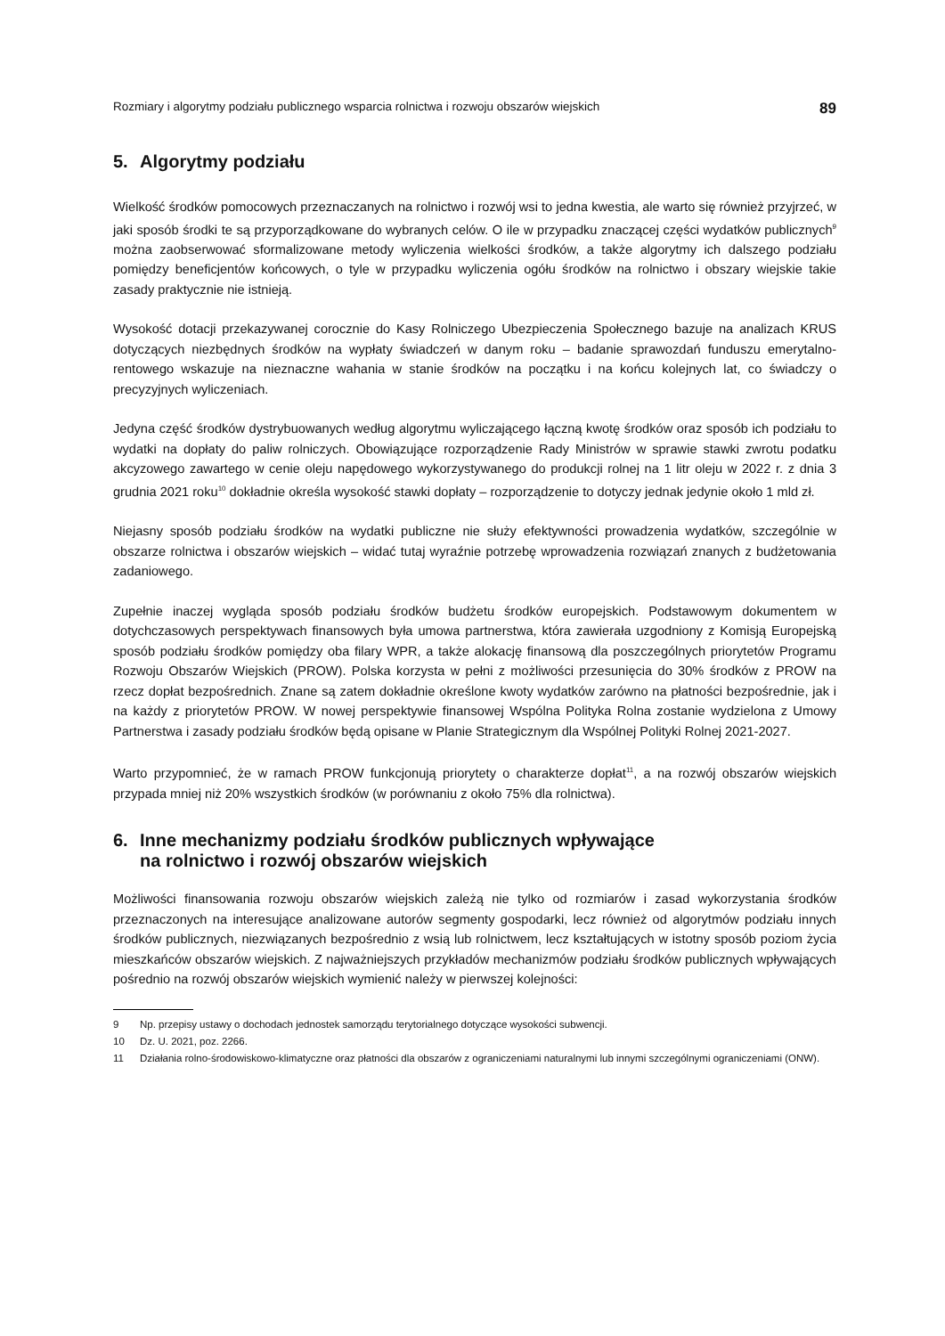Rozmiary i algorytmy podziału publicznego wsparcia rolnictwa i rozwoju obszarów wiejskich 89
5. Algorytmy podziału
Wielkość środków pomocowych przeznaczanych na rolnictwo i rozwój wsi to jedna kwestia, ale warto się również przyjrzeć, w jaki sposób środki te są przyporządkowane do wybranych celów. O ile w przypadku znaczącej części wydatków publicznych<sup>9</sup> można zaobserwować sformalizowane metody wyliczenia wielkości środków, a także algorytmy ich dalszego podziału pomiędzy beneficjentów końcowych, o tyle w przypadku wyliczenia ogółu środków na rolnictwo i obszary wiejskie takie zasady praktycznie nie istnieją.
Wysokość dotacji przekazywanej corocznie do Kasy Rolniczego Ubezpieczenia Społecznego bazuje na analizach KRUS dotyczących niezbędnych środków na wypłaty świadczeń w danym roku – badanie sprawozdań funduszu emerytalno-rentowego wskazuje na nieznaczne wahania w stanie środków na początku i na końcu kolejnych lat, co świadczy o precyzyjnych wyliczeniach.
Jedyna część środków dystrybuowanych według algorytmu wyliczającego łączną kwotę środków oraz sposób ich podziału to wydatki na dopłaty do paliw rolniczych. Obowiązujące rozporządzenie Rady Ministrów w sprawie stawki zwrotu podatku akcyzowego zawartego w cenie oleju napędowego wykorzystywanego do produkcji rolnej na 1 litr oleju w 2022 r. z dnia 3 grudnia 2021 roku<sup>10</sup> dokładnie określa wysokość stawki dopłaty – rozporządzenie to dotyczy jednak jedynie około 1 mld zł.
Niejasny sposób podziału środków na wydatki publiczne nie służy efektywności prowadzenia wydatków, szczególnie w obszarze rolnictwa i obszarów wiejskich – widać tutaj wyraźnie potrzebę wprowadzenia rozwiązań znanych z budżetowania zadaniowego.
Zupełnie inaczej wygląda sposób podziału środków budżetu środków europejskich. Podstawowym dokumentem w dotychczasowych perspektywach finansowych była umowa partnerstwa, która zawierała uzgodniony z Komisją Europejską sposób podziału środków pomiędzy oba filary WPR, a także alokację finansową dla poszczególnych priorytetów Programu Rozwoju Obszarów Wiejskich (PROW). Polska korzysta w pełni z możliwości przesunięcia do 30% środków z PROW na rzecz dopłat bezpośrednich. Znane są zatem dokładnie określone kwoty wydatków zarówno na płatności bezpośrednie, jak i na każdy z priorytetów PROW. W nowej perspektywie finansowej Wspólna Polityka Rolna zostanie wydzielona z Umowy Partnerstwa i zasady podziału środków będą opisane w Planie Strategicznym dla Wspólnej Polityki Rolnej 2021-2027.
Warto przypomnieć, że w ramach PROW funkcjonują priorytety o charakterze dopłat<sup>11</sup>, a na rozwój obszarów wiejskich przypada mniej niż 20% wszystkich środków (w porównaniu z około 75% dla rolnictwa).
6. Inne mechanizmy podziału środków publicznych wpływające
na rolnictwo i rozwój obszarów wiejskich
Możliwości finansowania rozwoju obszarów wiejskich zależą nie tylko od rozmiarów i zasad wykorzystania środków przeznaczonych na interesujące analizowane autorów segmenty gospodarki, lecz również od algorytmów podziału innych środków publicznych, niezwiązanych bezpośrednio z wsią lub rolnictwem, lecz kształtujących w istotny sposób poziom życia mieszkańców obszarów wiejskich. Z najważniejszych przykładów mechanizmów podziału środków publicznych wpływających pośrednio na rozwój obszarów wiejskich wymienić należy w pierwszej kolejności:
9 Np. przepisy ustawy o dochodach jednostek samorządu terytorialnego dotyczące wysokości subwencji.
10 Dz. U. 2021, poz. 2266.
11 Działania rolno-środowiskowo-klimatyczne oraz płatności dla obszarów z ograniczeniami naturalnymi lub innymi szczególnymi ograniczeniami (ONW).